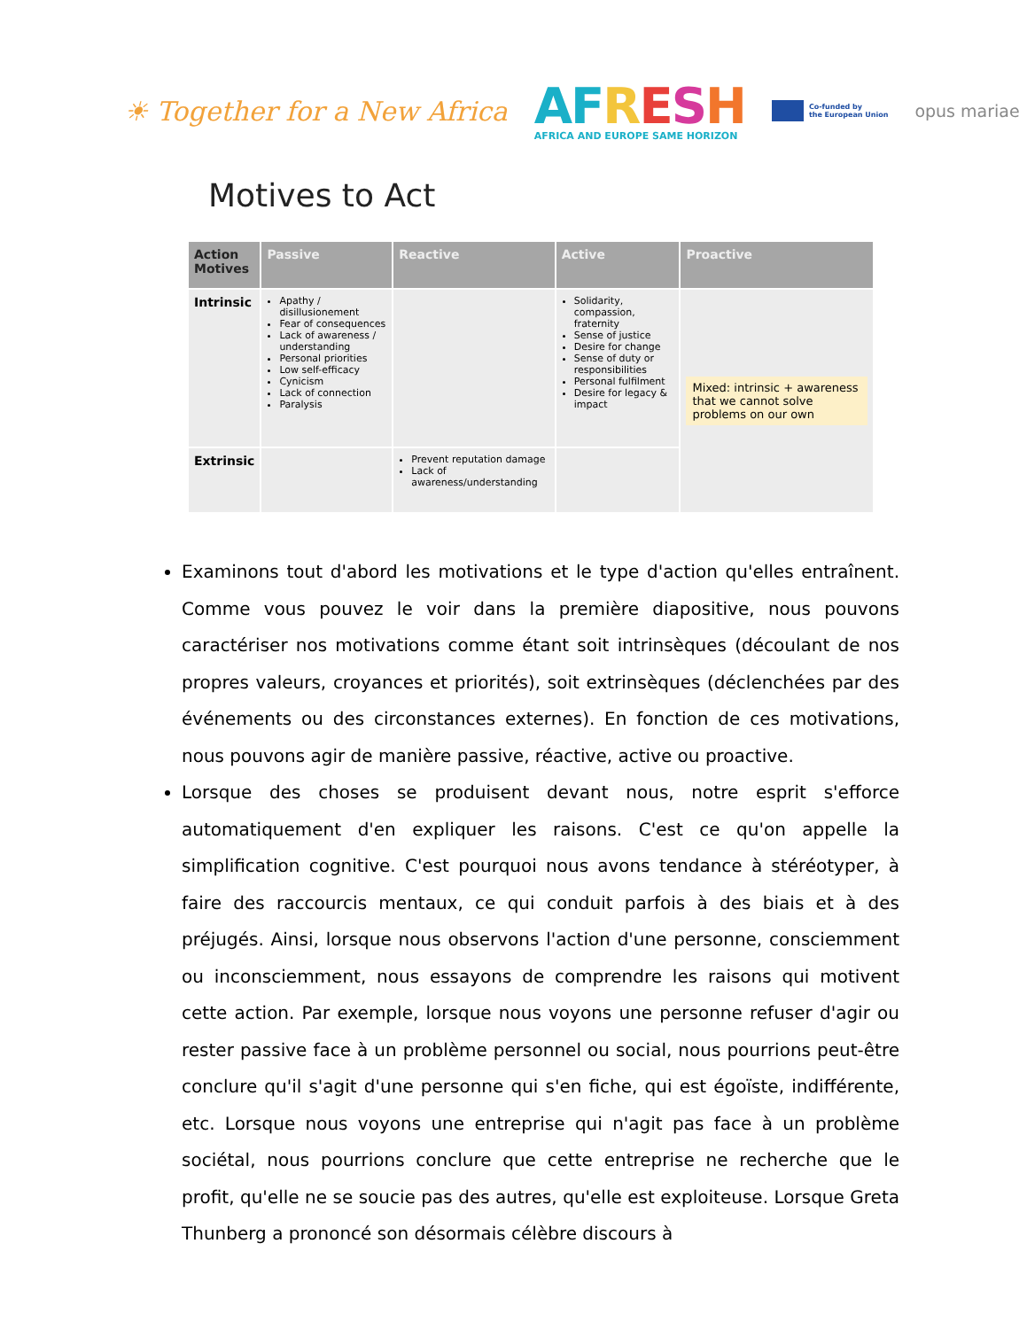☀ Together for a New Africa
AF RESH
AFRICA AND EUROPE SAME HORIZON
Co-funded by
the European Union
opus mariae
Motives to Act
| Action Motives | Passive | Reactive | Active | Proactive |
| --- | --- | --- | --- | --- |
| Intrinsic | Apathy / disillusionement Fear of consequences Lack of awareness / understanding Personal priorities Low self-efficacy Cynicism Lack of connection Paralysis | | Solidarity, compassion, fraternity Sense of justice Desire for change Sense of duty or responsibilities Personal fulfilment Desire for legacy & impact | Mixed: intrinsic + awareness that we cannot solve problems on our own |
| Extrinsic | | Prevent reputation damage Lack of awareness/understanding | | |
Examinons tout d'abord les motivations et le type d'action qu'elles entraînent. Comme vous pouvez le voir dans la première diapositive, nous pouvons caractériser nos motivations comme étant soit intrinsèques (découlant de nos propres valeurs, croyances et priorités), soit extrinsèques (déclenchées par des événements ou des circonstances externes). En fonction de ces motivations, nous pouvons agir de manière passive, réactive, active ou proactive.
Lorsque des choses se produisent devant nous, notre esprit s'efforce automatiquement d'en expliquer les raisons. C'est ce qu'on appelle la simplification cognitive. C'est pourquoi nous avons tendance à stéréotyper, à faire des raccourcis mentaux, ce qui conduit parfois à des biais et à des préjugés. Ainsi, lorsque nous observons l'action d'une personne, consciemment ou inconsciemment, nous essayons de comprendre les raisons qui motivent cette action. Par exemple, lorsque nous voyons une personne refuser d'agir ou rester passive face à un problème personnel ou social, nous pourrions peut-être conclure qu'il s'agit d'une personne qui s'en fiche, qui est égoïste, indifférente, etc. Lorsque nous voyons une entreprise qui n'agit pas face à un problème sociétal, nous pourrions conclure que cette entreprise ne recherche que le profit, qu'elle ne se soucie pas des autres, qu'elle est exploiteuse. Lorsque Greta Thunberg a prononcé son désormais célèbre discours à